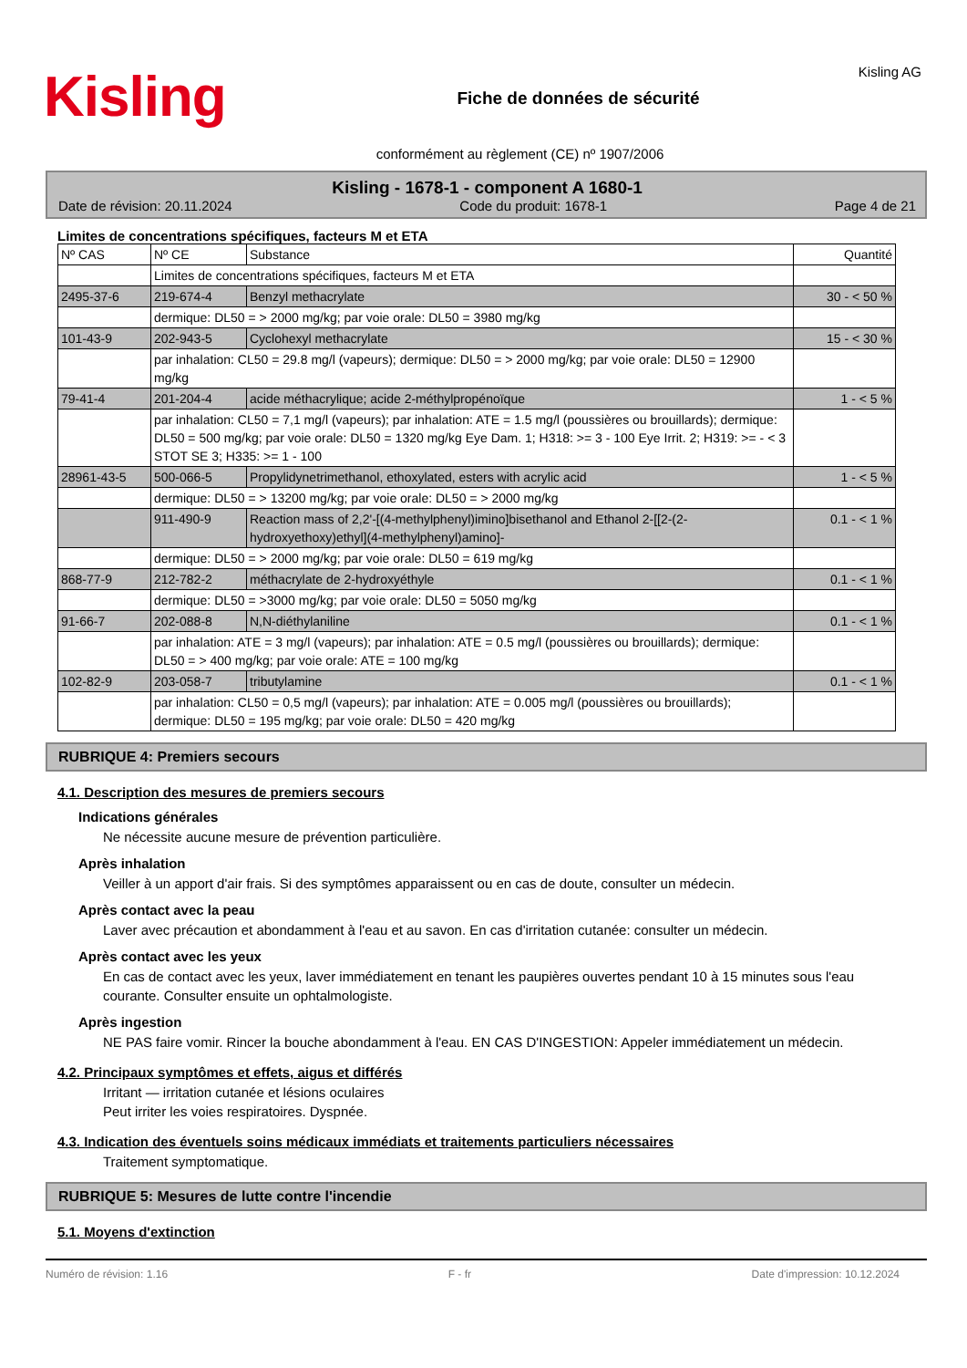Kisling
Fiche de données de sécurité
Kisling AG
conformément au règlement (CE) nº 1907/2006
Kisling - 1678-1 - component A 1680-1
Date de révision: 20.11.2024 Code du produit: 1678-1 Page 4 de 21
Limites de concentrations spécifiques, facteurs M et ETA
| Nº CAS | Nº CE | Substance | Quantité |
| --- | --- | --- | --- |
| | Limites de concentrations spécifiques, facteurs M et ETA | | |
| 2495-37-6 | 219-674-4 | Benzyl methacrylate | 30 - < 50 % |
| | dermique: DL50 = > 2000 mg/kg; par voie orale: DL50 = 3980 mg/kg | | |
| 101-43-9 | 202-943-5 | Cyclohexyl methacrylate | 15 - < 30 % |
| | par inhalation: CL50 = 29.8 mg/l (vapeurs); dermique: DL50 = > 2000 mg/kg; par voie orale: DL50 = 12900 mg/kg | | |
| 79-41-4 | 201-204-4 | acide méthacrylique; acide 2-méthylpropénoïque | 1 - < 5 % |
| | par inhalation: CL50 = 7,1 mg/l (vapeurs); par inhalation: ATE = 1.5 mg/l (poussières ou brouillards); dermique: DL50 = 500 mg/kg; par voie orale: DL50 = 1320 mg/kg Eye Dam. 1; H318: >= 3 - 100 Eye Irrit. 2; H319: >= - < 3 STOT SE 3; H335: >= 1 - 100 | | |
| 28961-43-5 | 500-066-5 | Propylidynetrimethanol, ethoxylated, esters with acrylic acid | 1 - < 5 % |
| | dermique: DL50 = > 13200 mg/kg; par voie orale: DL50 = > 2000 mg/kg | | |
| | 911-490-9 | Reaction mass of 2,2'-[(4-methylphenyl)imino]bisethanol and Ethanol 2-[[2-(2-hydroxyethoxy)ethyl](4-methylphenyl)amino]- | 0.1 - < 1 % |
| | dermique: DL50 = > 2000 mg/kg; par voie orale: DL50 = 619 mg/kg | | |
| 868-77-9 | 212-782-2 | méthacrylate de 2-hydroxyéthyle | 0.1 - < 1 % |
| | dermique: DL50 = >3000 mg/kg; par voie orale: DL50 = 5050 mg/kg | | |
| 91-66-7 | 202-088-8 | N,N-diéthylaniline | 0.1 - < 1 % |
| | par inhalation: ATE = 3 mg/l (vapeurs); par inhalation: ATE = 0.5 mg/l (poussières ou brouillards); dermique: DL50 = > 400 mg/kg; par voie orale: ATE = 100 mg/kg | | |
| 102-82-9 | 203-058-7 | tributylamine | 0.1 - < 1 % |
| | par inhalation: CL50 = 0,5 mg/l (vapeurs); par inhalation: ATE = 0.005 mg/l (poussières ou brouillards); dermique: DL50 = 195 mg/kg; par voie orale: DL50 = 420 mg/kg | | |
RUBRIQUE 4: Premiers secours
4.1. Description des mesures de premiers secours
Indications générales
Ne nécessite aucune mesure de prévention particulière.
Après inhalation
Veiller à un apport d'air frais. Si des symptômes apparaissent ou en cas de doute, consulter un médecin.
Après contact avec la peau
Laver avec précaution et abondamment à l'eau et au savon. En cas d'irritation cutanée: consulter un médecin.
Après contact avec les yeux
En cas de contact avec les yeux, laver immédiatement en tenant les paupières ouvertes pendant 10 à 15 minutes sous l'eau courante. Consulter ensuite un ophtalmologiste.
Après ingestion
NE PAS faire vomir. Rincer la bouche abondamment à l'eau. EN CAS D'INGESTION: Appeler immédiatement un médecin.
4.2. Principaux symptômes et effets, aigus et différés
Irritant — irritation cutanée et lésions oculaires
Peut irriter les voies respiratoires. Dyspnée.
4.3. Indication des éventuels soins médicaux immédiats et traitements particuliers nécessaires
Traitement symptomatique.
RUBRIQUE 5: Mesures de lutte contre l'incendie
5.1. Moyens d'extinction
Numéro de révision: 1.16 F - fr Date d'impression: 10.12.2024